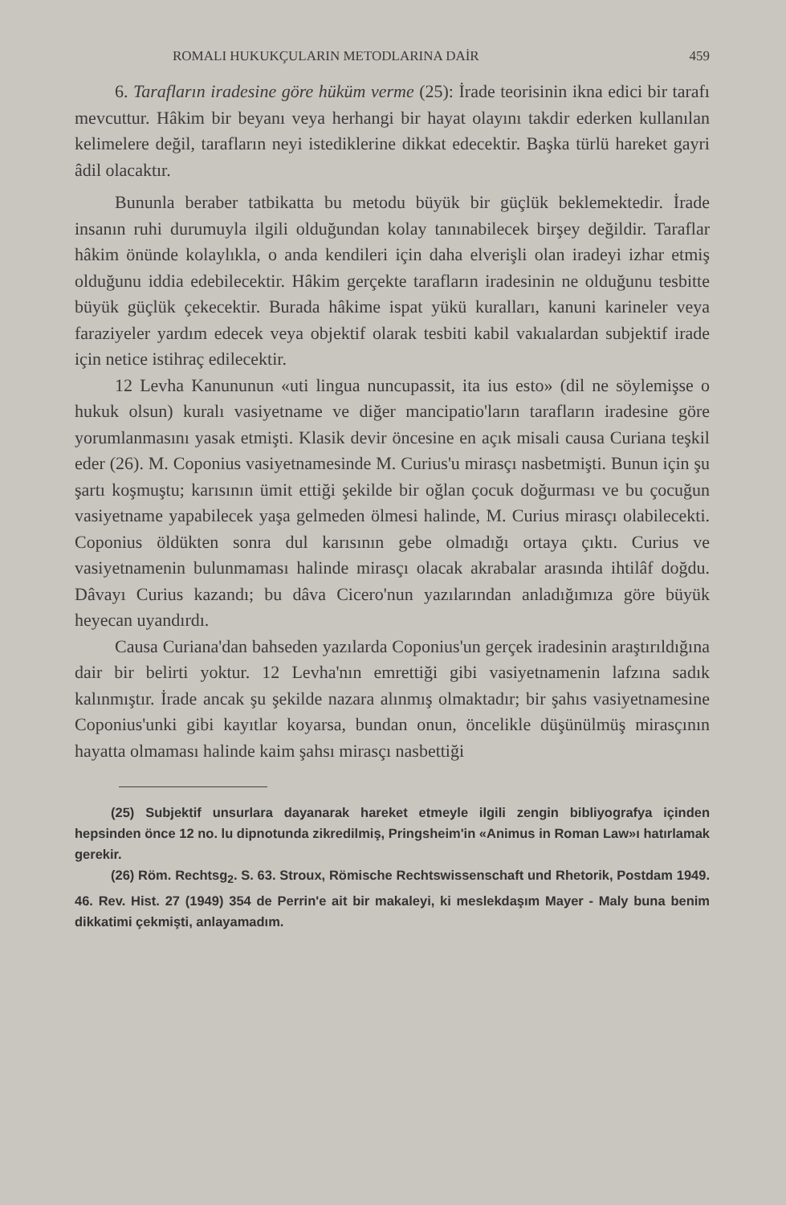ROMALI HUKUKÇULARIN METODLARINA DAİR 459
6. Tarafların iradesine göre hüküm verme (25): İrade teorisinin ikna edici bir tarafı mevcuttur. Hâkim bir beyanı veya herhangi bir hayat olayını takdir ederken kullanılan kelimelere değil, tarafların neyi istediklerine dikkat edecektir. Başka türlü hareket gayri âdil olacaktır.
Bununla beraber tatbikatta bu metodu büyük bir güçlük beklemektedir. İrade insanın ruhi durumuyla ilgili olduğundan kolay tanınabilecek birşey değildir. Taraflar hâkim önünde kolaylıkla, o anda kendileri için daha elverişli olan iradeyi izhar etmiş olduğunu iddia edebilecektir. Hâkim gerçekte tarafların iradesinin ne olduğunu tesbitte büyük güçlük çekecektir. Burada hâkime ispat yükü kuralları, kanuni karineler veya faraziyeler yardım edecek veya objektif olarak tesbiti kabil vakıalardan subjektif irade için netice istihraç edilecektir.
12 Levha Kanununun «uti lingua nuncupassit, ita ius esto» (dil ne söylemişse o hukuk olsun) kuralı vasiyetname ve diğer mancipatio'ların tarafların iradesine göre yorumlanmasını yasak etmişti. Klasik devir öncesine en açık misali causa Curiana teşkil eder (26). M. Coponius vasiyetnamesinde M. Curius'u mirasçı nasbetmişti. Bunun için şu şartı koşmuştu; karısının ümit ettiği şekilde bir oğlan çocuk doğurması ve bu çocuğun vasiyetname yapabilecek yaşa gelmeden ölmesi halinde, M. Curius mirasçı olabilecekti. Coponius öldükten sonra dul karısının gebe olmadığı ortaya çıktı. Curius ve vasiyetnamenin bulunmaması halinde mirasçı olacak akrabalar arasında ihtilâf doğdu. Dâvayı Curius kazandı; bu dâva Cicero'nun yazılarından anladığımıza göre büyük heyecan uyandırdı.
Causa Curiana'dan bahseden yazılarda Coponius'un gerçek iradesinin araştırıldığına dair bir belirti yoktur. 12 Levha'nın emrettiği gibi vasiyetnamenin lafzına sadık kalınmıştır. İrade ancak şu şekilde nazara alınmış olmaktadır; bir şahıs vasiyetnamesine Coponius'unki gibi kayıtlar koyarsa, bundan onun, öncelikle düşünülmüş mirasçının hayatta olmaması halinde kaim şahsı mirasçı nasbettiği
(25) Subjektif unsurlara dayanarak hareket etmeyle ilgili zengin bibliyografya içinden hepsinden önce 12 no. lu dipnotunda zikredilmiş, Pringsheim'in «Animus in Roman Law»ı hatırlamak gerekir.
(26) Röm. Rechtsg<sub>2</sub>. S. 63. Stroux, Römische Rechtswissenschaft und Rhetorik, Postdam 1949. 46. Rev. Hist. 27 (1949) 354 de Perrin'e ait bir makaleyi, ki meslekdaşım Mayer - Maly buna benim dikkatimi çekmişti, anlayamadım.